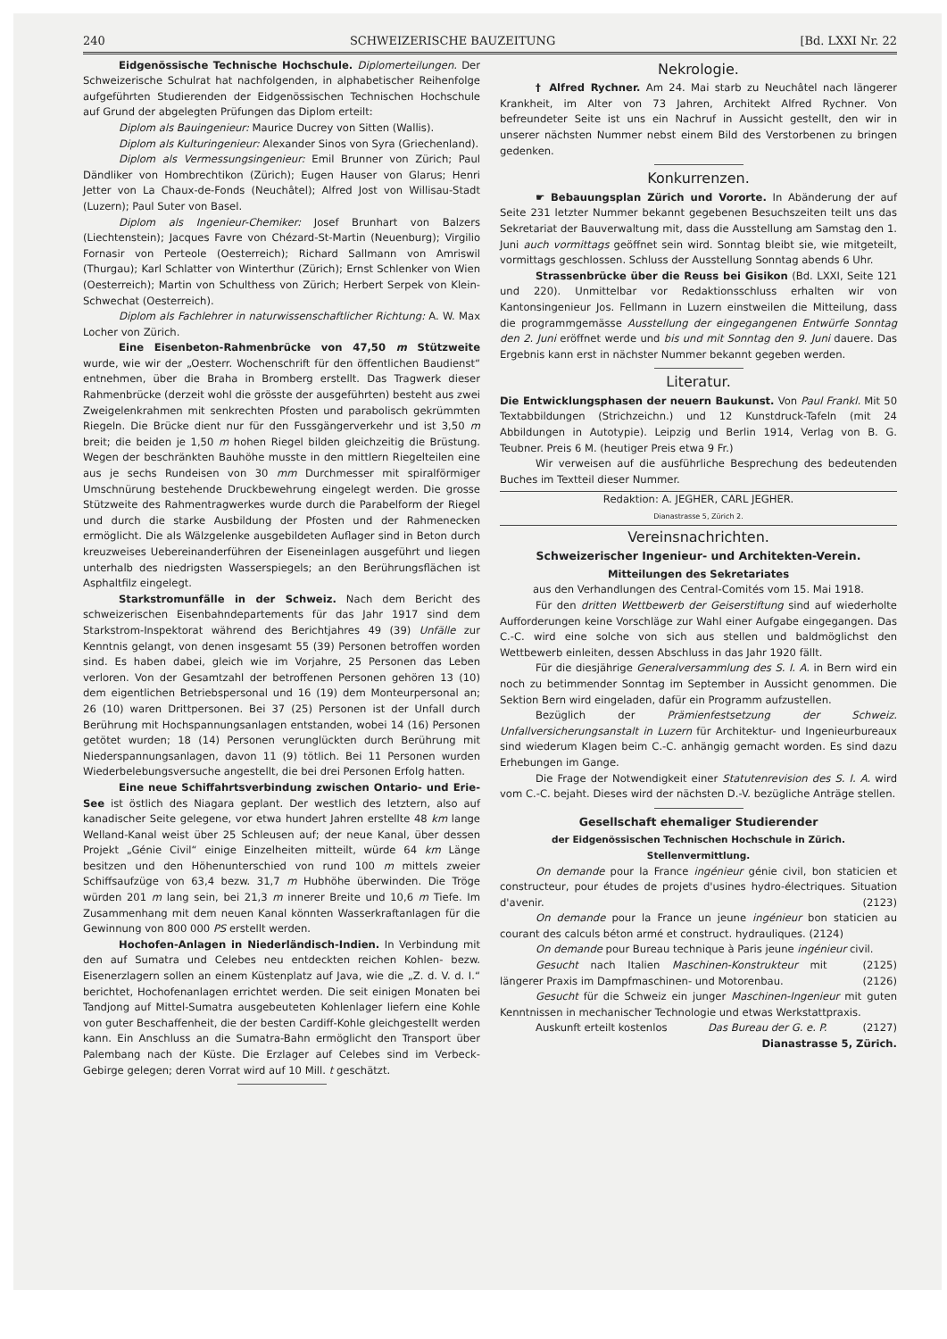240 SCHWEIZERISCHE BAUZEITUNG [Bd. LXXI Nr. 22
Eidgenössische Technische Hochschule. Diplomerteilungen. Der Schweizerische Schulrat hat nachfolgenden, in alphabetischer Reihenfolge aufgeführten Studierenden der Eidgenössischen Technischen Hochschule auf Grund der abgelegten Prüfungen das Diplom erteilt:
Diplom als Bauingenieur: Maurice Ducrey von Sitten (Wallis).
Diplom als Kulturingenieur: Alexander Sinos von Syra (Griechenland).
Diplom als Vermessungsingenieur: Emil Brunner von Zürich; Paul Dändliker von Hombrechtikon (Zürich); Eugen Hauser von Glarus; Henri Jetter von La Chaux-de-Fonds (Neuchâtel); Alfred Jost von Willisau-Stadt (Luzern); Paul Suter von Basel.
Diplom als Ingenieur-Chemiker: Josef Brunhart von Balzers (Liechtenstein); Jacques Favre von Chézard-St-Martin (Neuenburg); Virgilio Fornasir von Perteole (Oesterreich); Richard Sallmann von Amriswil (Thurgau); Karl Schlatter von Winterthur (Zürich); Ernst Schlenker von Wien (Oesterreich); Martin von Schulthess von Zürich; Herbert Serpek von Klein-Schwechat (Oesterreich).
Diplom als Fachlehrer in naturwissenschaftlicher Richtung: A. W. Max Locher von Zürich.
Eine Eisenbeton-Rahmenbrücke von 47,50 m Stützweite wurde, wie wir der „Oesterr. Wochenschrift für den öffentlichen Baudienst“ entnehmen, über die Braha in Bromberg erstellt. Das Tragwerk dieser Rahmenbrücke (derzeit wohl die grösste der ausgeführten) besteht aus zwei Zweigelenkrahmen mit senkrechten Pfosten und parabolisch gekrümmten Riegeln. Die Brücke dient nur für den Fussgängerverkehr und ist 3,50 m breit; die beiden je 1,50 m hohen Riegel bilden gleichzeitig die Brüstung. Wegen der beschränkten Bauhöhe musste in den mittlern Riegelteilen eine aus je sechs Rundeisen von 30 mm Durchmesser mit spiralförmiger Umschnürung bestehende Druckbewehrung eingelegt werden. Die grosse Stützweite des Rahmentragwerkes wurde durch die Parabelform der Riegel und durch die starke Ausbildung der Pfosten und der Rahmenecken ermöglicht. Die als Wälzgelenke ausgebildeten Auflager sind in Beton durch kreuzweises Uebereinanderführen der Eiseneinlagen ausgeführt und liegen unterhalb des niedrigsten Wasserspiegels; an den Berührungsflächen ist Asphaltfilz eingelegt.
Starkstromunfälle in der Schweiz. Nach dem Bericht des schweizerischen Eisenbahndepartements für das Jahr 1917 sind dem Starkstrom-Inspektorat während des Berichtjahres 49 (39) Unfälle zur Kenntnis gelangt, von denen insgesamt 55 (39) Personen betroffen worden sind. Es haben dabei, gleich wie im Vorjahre, 25 Personen das Leben verloren. Von der Gesamtzahl der betroffenen Personen gehören 13 (10) dem eigentlichen Betriebspersonal und 16 (19) dem Monteurpersonal an; 26 (10) waren Drittpersonen. Bei 37 (25) Personen ist der Unfall durch Berührung mit Hochspannungsanlagen entstanden, wobei 14 (16) Personen getötet wurden; 18 (14) Personen verunglückten durch Berührung mit Niederspannungsanlagen, davon 11 (9) tötlich. Bei 11 Personen wurden Wiederbelebungsversuche angestellt, die bei drei Personen Erfolg hatten.
Eine neue Schiffahrtsverbindung zwischen Ontario- und Erie-See ist östlich des Niagara geplant. Der westlich des letztern, also auf kanadischer Seite gelegene, vor etwa hundert Jahren erstellte 48 km lange Welland-Kanal weist über 25 Schleusen auf; der neue Kanal, über dessen Projekt „Génie Civil“ einige Einzelheiten mitteilt, würde 64 km Länge besitzen und den Höhenunterschied von rund 100 m mittels zweier Schiffsaufzüge von 63,4 bezw. 31,7 m Hubhöhe überwinden. Die Tröge würden 201 m lang sein, bei 21,3 m innerer Breite und 10,6 m Tiefe. Im Zusammenhang mit dem neuen Kanal könnten Wasserkraftanlagen für die Gewinnung von 800 000 PS erstellt werden.
Hochofen-Anlagen in Niederländisch-Indien. In Verbindung mit den auf Sumatra und Celebes neu entdeckten reichen Kohlen- bezw. Eisenerzlagern sollen an einem Küstenplatz auf Java, wie die „Z. d. V. d. I.“ berichtet, Hochofenanlagen errichtet werden. Die seit einigen Monaten bei Tandjong auf Mittel-Sumatra ausgebeuteten Kohlenlager liefern eine Kohle von guter Beschaffenheit, die der besten Cardiff-Kohle gleichgestellt werden kann. Ein Anschluss an die Sumatra-Bahn ermöglicht den Transport über Palembang nach der Küste. Die Erzlager auf Celebes sind im Verbeck-Gebirge gelegen; deren Vorrat wird auf 10 Mill. t geschätzt.
Nekrologie.
† Alfred Rychner. Am 24. Mai starb zu Neuchâtel nach längerer Krankheit, im Alter von 73 Jahren, Architekt Alfred Rychner. Von befreundeter Seite ist uns ein Nachruf in Aussicht gestellt, den wir in unserer nächsten Nummer nebst einem Bild des Verstorbenen zu bringen gedenken.
Konkurrenzen.
☛ Bebauungsplan Zürich und Vororte. In Abänderung der auf Seite 231 letzter Nummer bekannt gegebenen Besuchszeiten teilt uns das Sekretariat der Bauverwaltung mit, dass die Ausstellung am Samstag den 1. Juni auch vormittags geöffnet sein wird. Sonntag bleibt sie, wie mitgeteilt, vormittags geschlossen. Schluss der Ausstellung Sonntag abends 6 Uhr.
Strassenbrücke über die Reuss bei Gisikon (Bd. LXXI, Seite 121 und 220). Unmittelbar vor Redaktionsschluss erhalten wir von Kantonsingenieur Jos. Fellmann in Luzern einstweilen die Mitteilung, dass die programmgemässe Ausstellung der eingegangenen Entwürfe Sonntag den 2. Juni eröffnet werde und bis und mit Sonntag den 9. Juni dauere. Das Ergebnis kann erst in nächster Nummer bekannt gegeben werden.
Literatur.
Die Entwicklungsphasen der neuern Baukunst. Von Paul Frankl. Mit 50 Textabbildungen (Strichzeichn.) und 12 Kunstdruck-Tafeln (mit 24 Abbildungen in Autotypie). Leipzig und Berlin 1914, Verlag von B. G. Teubner. Preis 6 M. (heutiger Preis etwa 9 Fr.)
Wir verweisen auf die ausführliche Besprechung des bedeutenden Buches im Textteil dieser Nummer.
Redaktion: A. JEGHER, CARL JEGHER.
Dianastrasse 5, Zürich 2.
Vereinsnachrichten.
Schweizerischer Ingenieur- und Architekten-Verein.
Mitteilungen des Sekretariates
aus den Verhandlungen des Central-Comités vom 15. Mai 1918.
Für den dritten Wettbewerb der Geiserstiftung sind auf wiederholte Aufforderungen keine Vorschläge zur Wahl einer Aufgabe eingegangen. Das C.-C. wird eine solche von sich aus stellen und baldmöglichst den Wettbewerb einleiten, dessen Abschluss in das Jahr 1920 fällt.
Für die diesjährige Generalversammlung des S. I. A. in Bern wird ein noch zu betimmender Sonntag im September in Aussicht genommen. Die Sektion Bern wird eingeladen, dafür ein Programm aufzustellen.
Bezüglich der Prämienfestsetzung der Schweiz. Unfallversicherungsanstalt in Luzern für Architektur- und Ingenieurbureaux sind wiederum Klagen beim C.-C. anhängig gemacht worden. Es sind dazu Erhebungen im Gange.
Die Frage der Notwendigkeit einer Statutenrevision des S. I. A. wird vom C.-C. bejaht. Dieses wird der nächsten D.-V. bezügliche Anträge stellen.
Gesellschaft ehemaliger Studierender
der Eidgenössischen Technischen Hochschule in Zürich.
Stellenvermittlung.
On demande pour la France ingénieur génie civil, bon staticien et constructeur, pour études de projets d'usines hydro-électriques. Situation d'avenir. (2123)
On demande pour la France un jeune ingénieur bon staticien au courant des calculs béton armé et construct. hydrauliques. (2124)
On demande pour Bureau technique à Paris jeune ingénieur civil. (2125)
Gesucht nach Italien Maschinen-Konstrukteur mit längerer Praxis im Dampfmaschinen- und Motorenbau. (2126)
Gesucht für die Schweiz ein junger Maschinen-Ingenieur mit guten Kenntnissen in mechanischer Technologie und etwas Werkstattpraxis. (2127)
Auskunft erteilt kostenlos Das Bureau der G. e. P.
Dianastrasse 5, Zürich.